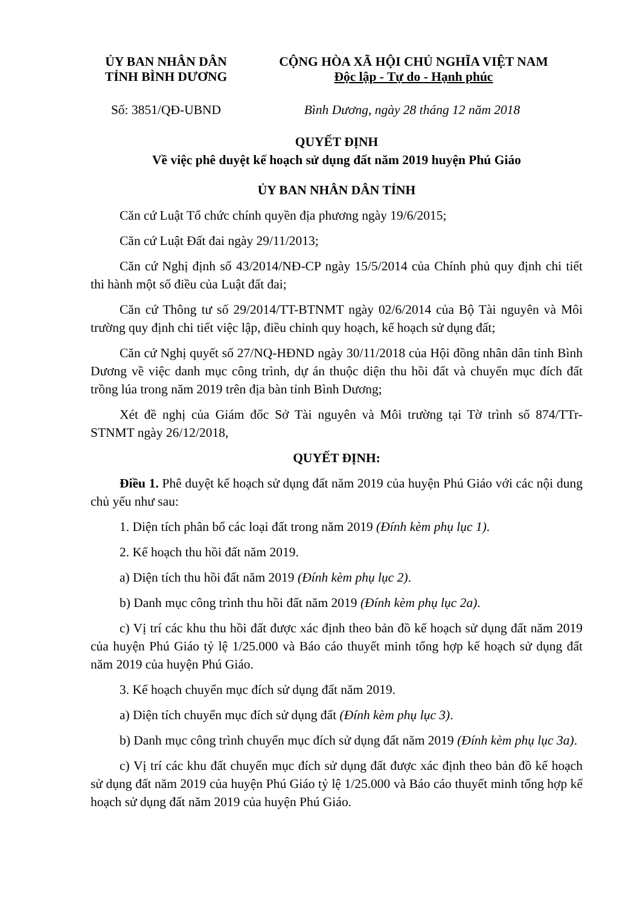ỦY BAN NHÂN DÂN
TỈNH BÌNH DƯƠNG
CỘNG HÒA XÃ HỘI CHỦ NGHĨA VIỆT NAM
Độc lập - Tự do - Hạnh phúc
Số: 3851/QĐ-UBND Bình Dương, ngày 28 tháng 12 năm 2018
QUYẾT ĐỊNH
Về việc phê duyệt kế hoạch sử dụng đất năm 2019 huyện Phú Giáo
ỦY BAN NHÂN DÂN TỈNH
Căn cứ Luật Tổ chức chính quyền địa phương ngày 19/6/2015;
Căn cứ Luật Đất đai ngày 29/11/2013;
Căn cứ Nghị định số 43/2014/NĐ-CP ngày 15/5/2014 của Chính phủ quy định chi tiết thi hành một số điều của Luật đất đai;
Căn cứ Thông tư số 29/2014/TT-BTNMT ngày 02/6/2014 của Bộ Tài nguyên và Môi trường quy định chi tiết việc lập, điều chỉnh quy hoạch, kế hoạch sử dụng đất;
Căn cứ Nghị quyết số 27/NQ-HĐND ngày 30/11/2018 của Hội đồng nhân dân tỉnh Bình Dương về việc danh mục công trình, dự án thuộc diện thu hồi đất và chuyển mục đích đất trồng lúa trong năm 2019 trên địa bàn tỉnh Bình Dương;
Xét đề nghị của Giám đốc Sở Tài nguyên và Môi trường tại Tờ trình số 874/TTr-STNMT ngày 26/12/2018,
QUYẾT ĐỊNH:
Điều 1. Phê duyệt kế hoạch sử dụng đất năm 2019 của huyện Phú Giáo với các nội dung chủ yếu như sau:
1. Diện tích phân bổ các loại đất trong năm 2019 (Đính kèm phụ lục 1).
2. Kế hoạch thu hồi đất năm 2019.
a) Diện tích thu hồi đất năm 2019 (Đính kèm phụ lục 2).
b) Danh mục công trình thu hồi đất năm 2019 (Đính kèm phụ lục 2a).
c) Vị trí các khu thu hồi đất được xác định theo bản đồ kế hoạch sử dụng đất năm 2019 của huyện Phú Giáo tỷ lệ 1/25.000 và Báo cáo thuyết minh tổng hợp kế hoạch sử dụng đất năm 2019 của huyện Phú Giáo.
3. Kế hoạch chuyển mục đích sử dụng đất năm 2019.
a) Diện tích chuyển mục đích sử dụng đất (Đính kèm phụ lục 3).
b) Danh mục công trình chuyển mục đích sử dụng đất năm 2019 (Đính kèm phụ lục 3a).
c) Vị trí các khu đất chuyển mục đích sử dụng đất được xác định theo bản đồ kế hoạch sử dụng đất năm 2019 của huyện Phú Giáo tỷ lệ 1/25.000 và Báo cáo thuyết minh tổng hợp kế hoạch sử dụng đất năm 2019 của huyện Phú Giáo.